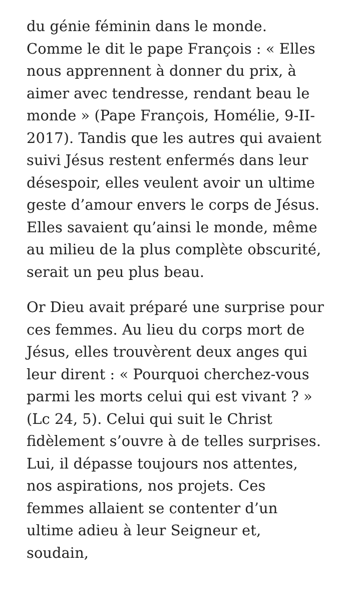du génie féminin dans le monde. Comme le dit le pape François : « Elles nous apprennent à donner du prix, à aimer avec tendresse, rendant beau le monde » (Pape François, Homélie, 9-II-2017). Tandis que les autres qui avaient suivi Jésus restent enfermés dans leur désespoir, elles veulent avoir un ultime geste d’amour envers le corps de Jésus. Elles savaient qu’ainsi le monde, même au milieu de la plus complète obscurité, serait un peu plus beau.
Or Dieu avait préparé une surprise pour ces femmes. Au lieu du corps mort de Jésus, elles trouvèrent deux anges qui leur dirent : « Pourquoi cherchez-vous parmi les morts celui qui est vivant ? » (Lc 24, 5). Celui qui suit le Christ fidèlement s’ouvre à de telles surprises. Lui, il dépasse toujours nos attentes, nos aspirations, nos projets. Ces femmes allaient se contenter d’un ultime adieu à leur Seigneur et, soudain,